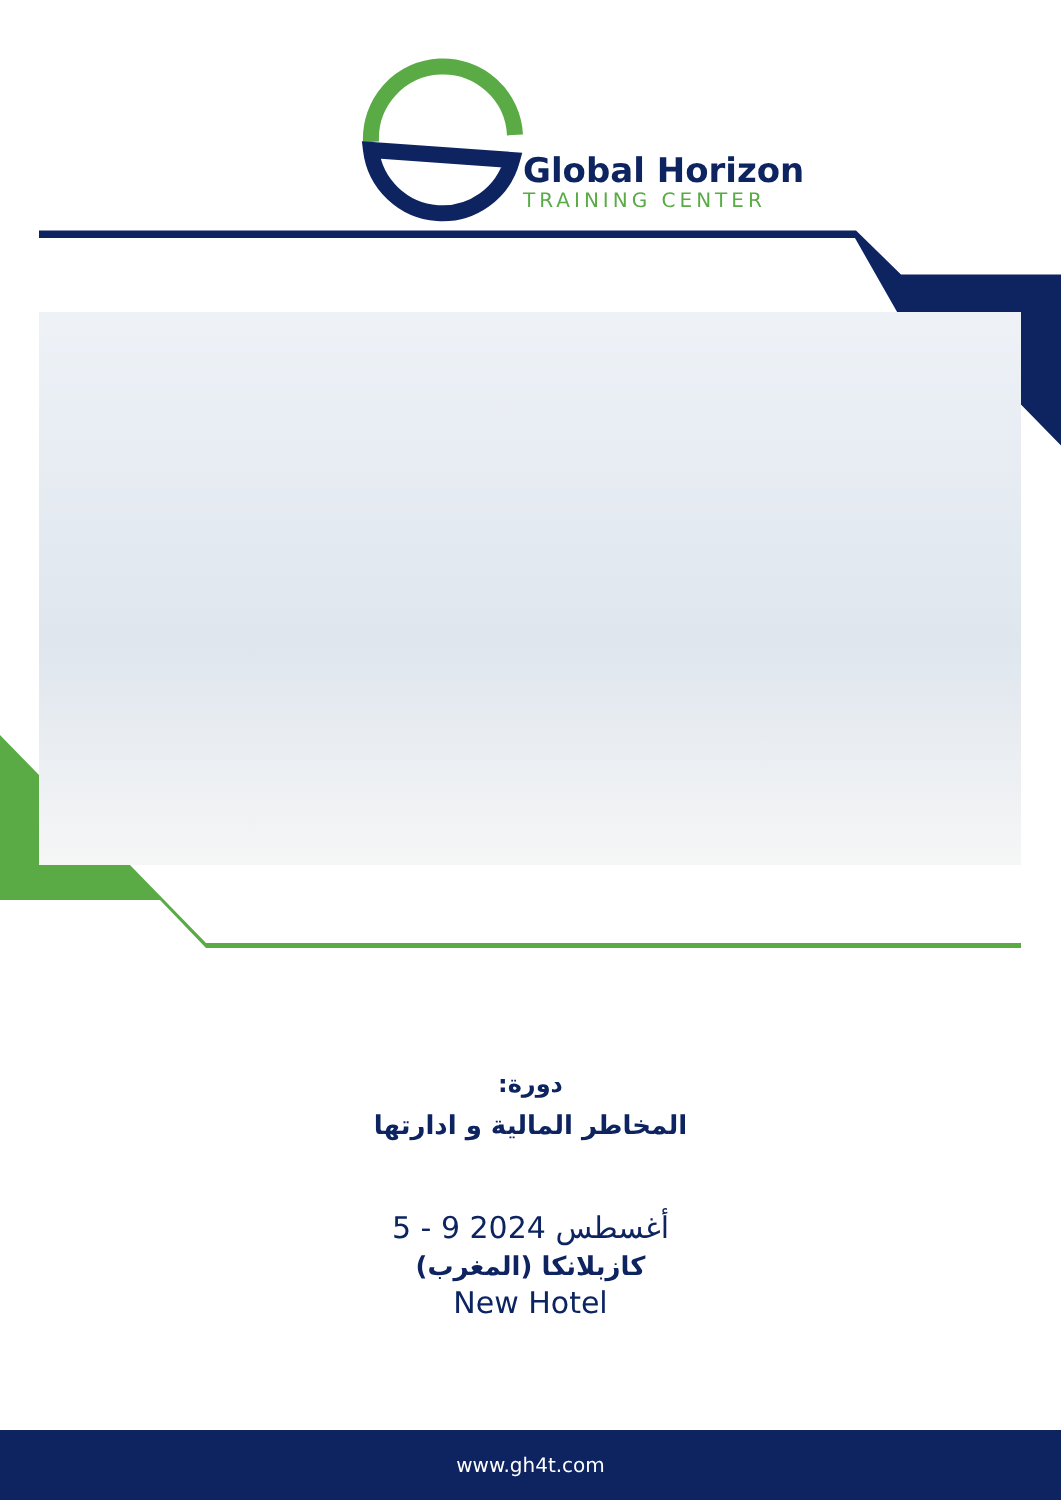Global Horizon
TRAINING CENTER
دورة:
المخاطر المالية و ادارتها
5 - 9 أغسطس 2024
كازبلانكا (المغرب)
New Hotel
www.gh4t.com